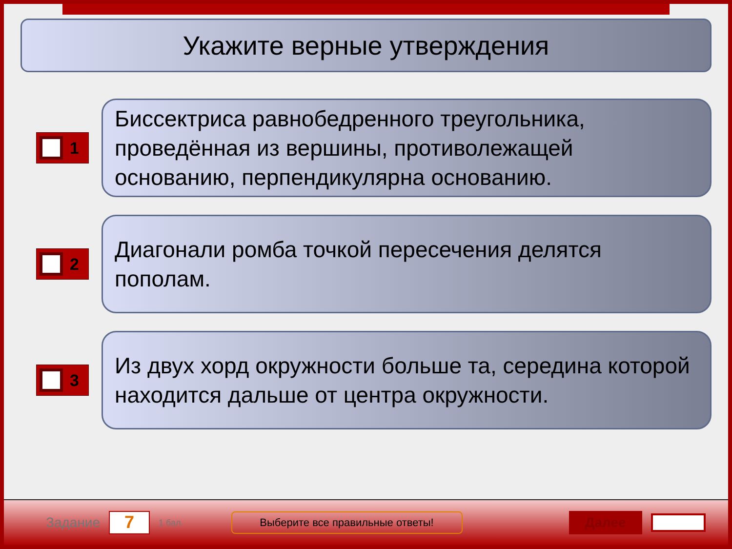Укажите верные утверждения
1
Биссектриса равнобедренного треугольника, проведённая из вершины, противолежащей основанию, перпендикулярна основанию.
2
Диагонали ромба точкой пересечения делятся пополам.
3
Из двух хорд окружности больше та, середина которой находится дальше от центра окружности.
Задание
7
1 бал.
Выберите все правильные ответы!
Далее